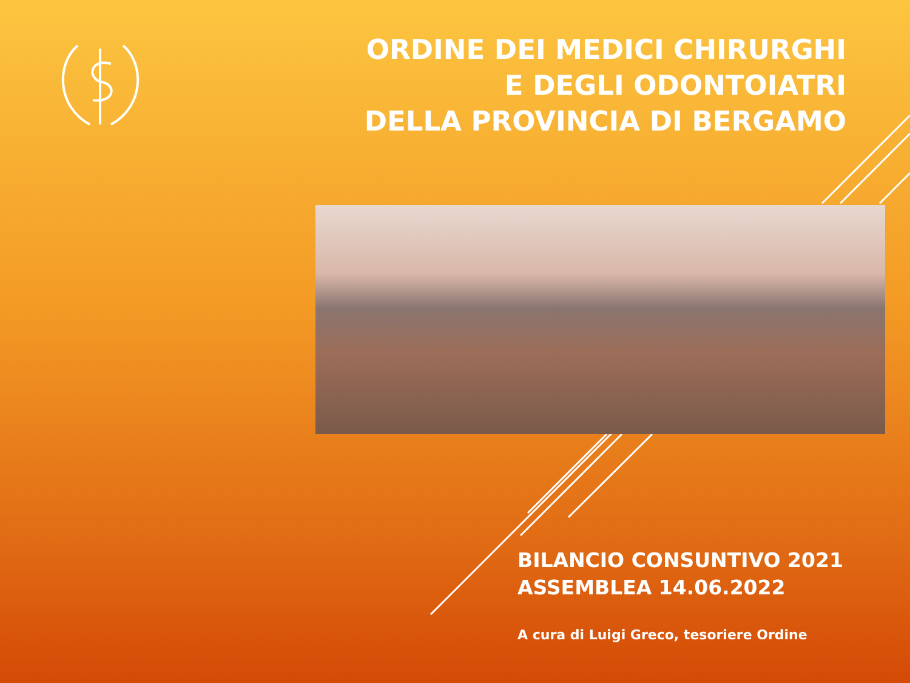ORDINE DEI MEDICI CHIRURGHI
E DEGLI ODONTOIATRI
DELLA PROVINCIA DI BERGAMO
BILANCIO CONSUNTIVO 2021
ASSEMBLEA 14.06.2022
A cura di Luigi Greco, tesoriere Ordine